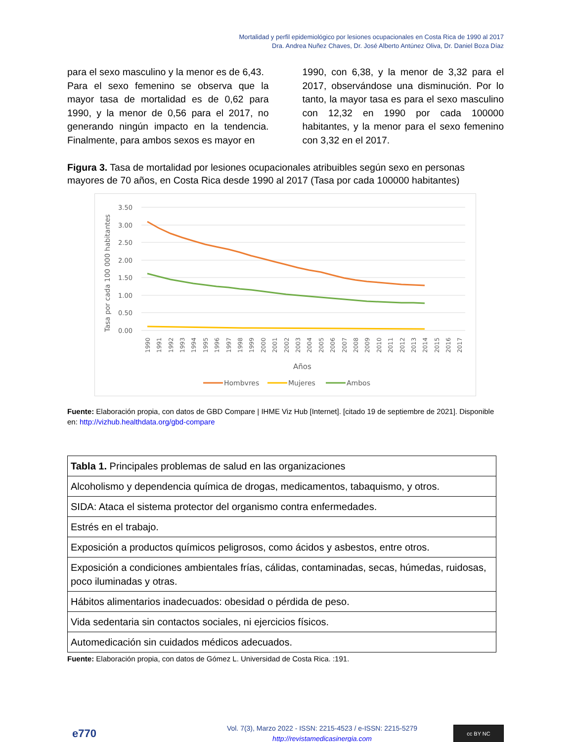Mortalidad y perfil epidemiológico por lesiones ocupacionales en Costa Rica de 1990 al 2017
Dra. Andrea Nuñez Chaves, Dr. José Alberto Antúnez Oliva, Dr. Daniel Boza Díaz
para el sexo masculino y la menor es de 6,43.
Para el sexo femenino se observa que la mayor tasa de mortalidad es de 0,62 para 1990, y la menor de 0,56 para el 2017, no generando ningún impacto en la tendencia. Finalmente, para ambos sexos es mayor en
1990, con 6,38, y la menor de 3,32 para el 2017, observándose una disminución. Por lo tanto, la mayor tasa es para el sexo masculino con 12,32 en 1990 por cada 100000 habitantes, y la menor para el sexo femenino con 3,32 en el 2017.
Figura 3. Tasa de mortalidad por lesiones ocupacionales atribuibles según sexo en personas mayores de 70 años, en Costa Rica desde 1990 al 2017 (Tasa por cada 100000 habitantes)
3.50
3.00
2.50
2.00
1.50
1.00
0.50
0.00
Tasa por cada 100 000 habitantes
1990
1991
1992
1993
1994
1995
1996
1997
1998
1999
2000
2001
2002
2003
2004
2005
2006
2007
2008
2009
2010
2011
2012
2013
2014
2015
2016
2017
Años
Hombvres
Mujeres
Ambos
Fuente: Elaboración propia, con datos de GBD Compare | IHME Viz Hub [Internet]. [citado 19 de septiembre de 2021]. Disponible en: http://vizhub.healthdata.org/gbd-compare
| Tabla 1. Principales problemas de salud en las organizaciones |
| Alcoholismo y dependencia química de drogas, medicamentos, tabaquismo, y otros. |
| SIDA: Ataca el sistema protector del organismo contra enfermedades. |
| Estrés en el trabajo. |
| Exposición a productos químicos peligrosos, como ácidos y asbestos, entre otros. |
| Exposición a condiciones ambientales frías, cálidas, contaminadas, secas, húmedas, ruidosas, poco iluminadas y otras. |
| Hábitos alimentarios inadecuados: obesidad o pérdida de peso. |
| Vida sedentaria sin contactos sociales, ni ejercicios físicos. |
| Automedicación sin cuidados médicos adecuados. |
Fuente: Elaboración propia, con datos de Gómez L. Universidad de Costa Rica. :191.
e770
Vol. 7(3), Marzo 2022 - ISSN: 2215-4523 / e-ISSN: 2215-5279
http://revistamedicasinergia.com
cc BY NC